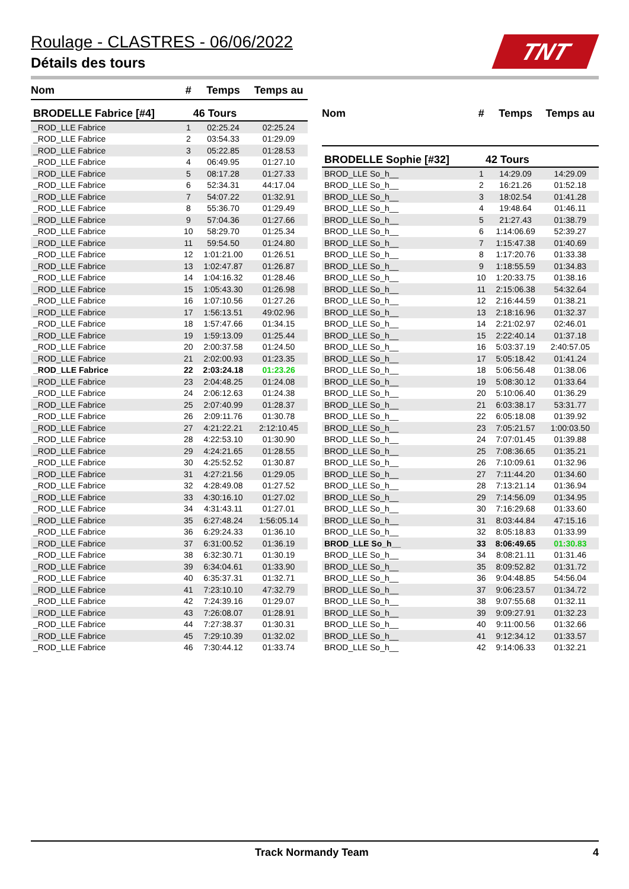Roulage - CLASTRES - 06/06/2022
Détails des tours
TNT
| Nom | # | Temps | Temps au |
| --- | --- | --- | --- |
| BRODELLE Fabrice [#4] | 46 Tours | | |
| _ROD_LLE Fabrice | 1 | 02:25.24 | 02:25.24 |
| _ROD_LLE Fabrice | 2 | 03:54.33 | 01:29.09 |
| _ROD_LLE Fabrice | 3 | 05:22.85 | 01:28.53 |
| _ROD_LLE Fabrice | 4 | 06:49.95 | 01:27.10 |
| _ROD_LLE Fabrice | 5 | 08:17.28 | 01:27.33 |
| _ROD_LLE Fabrice | 6 | 52:34.31 | 44:17.04 |
| _ROD_LLE Fabrice | 7 | 54:07.22 | 01:32.91 |
| _ROD_LLE Fabrice | 8 | 55:36.70 | 01:29.49 |
| _ROD_LLE Fabrice | 9 | 57:04.36 | 01:27.66 |
| _ROD_LLE Fabrice | 10 | 58:29.70 | 01:25.34 |
| _ROD_LLE Fabrice | 11 | 59:54.50 | 01:24.80 |
| _ROD_LLE Fabrice | 12 | 1:01:21.00 | 01:26.51 |
| _ROD_LLE Fabrice | 13 | 1:02:47.87 | 01:26.87 |
| _ROD_LLE Fabrice | 14 | 1:04:16.32 | 01:28.46 |
| _ROD_LLE Fabrice | 15 | 1:05:43.30 | 01:26.98 |
| _ROD_LLE Fabrice | 16 | 1:07:10.56 | 01:27.26 |
| _ROD_LLE Fabrice | 17 | 1:56:13.51 | 49:02.96 |
| _ROD_LLE Fabrice | 18 | 1:57:47.66 | 01:34.15 |
| _ROD_LLE Fabrice | 19 | 1:59:13.09 | 01:25.44 |
| _ROD_LLE Fabrice | 20 | 2:00:37.58 | 01:24.50 |
| _ROD_LLE Fabrice | 21 | 2:02:00.93 | 01:23.35 |
| _ROD_LLE Fabrice | 22 | 2:03:24.18 | 01:23.26 |
| _ROD_LLE Fabrice | 23 | 2:04:48.25 | 01:24.08 |
| _ROD_LLE Fabrice | 24 | 2:06:12.63 | 01:24.38 |
| _ROD_LLE Fabrice | 25 | 2:07:40.99 | 01:28.37 |
| _ROD_LLE Fabrice | 26 | 2:09:11.76 | 01:30.78 |
| _ROD_LLE Fabrice | 27 | 4:21:22.21 | 2:12:10.45 |
| _ROD_LLE Fabrice | 28 | 4:22:53.10 | 01:30.90 |
| _ROD_LLE Fabrice | 29 | 4:24:21.65 | 01:28.55 |
| _ROD_LLE Fabrice | 30 | 4:25:52.52 | 01:30.87 |
| _ROD_LLE Fabrice | 31 | 4:27:21.56 | 01:29.05 |
| _ROD_LLE Fabrice | 32 | 4:28:49.08 | 01:27.52 |
| _ROD_LLE Fabrice | 33 | 4:30:16.10 | 01:27.02 |
| _ROD_LLE Fabrice | 34 | 4:31:43.11 | 01:27.01 |
| _ROD_LLE Fabrice | 35 | 6:27:48.24 | 1:56:05.14 |
| _ROD_LLE Fabrice | 36 | 6:29:24.33 | 01:36.10 |
| _ROD_LLE Fabrice | 37 | 6:31:00.52 | 01:36.19 |
| _ROD_LLE Fabrice | 38 | 6:32:30.71 | 01:30.19 |
| _ROD_LLE Fabrice | 39 | 6:34:04.61 | 01:33.90 |
| _ROD_LLE Fabrice | 40 | 6:35:37.31 | 01:32.71 |
| _ROD_LLE Fabrice | 41 | 7:23:10.10 | 47:32.79 |
| _ROD_LLE Fabrice | 42 | 7:24:39.16 | 01:29.07 |
| _ROD_LLE Fabrice | 43 | 7:26:08.07 | 01:28.91 |
| _ROD_LLE Fabrice | 44 | 7:27:38.37 | 01:30.31 |
| _ROD_LLE Fabrice | 45 | 7:29:10.39 | 01:32.02 |
| _ROD_LLE Fabrice | 46 | 7:30:44.12 | 01:33.74 |
| Nom | # | Temps | Temps au |
| --- | --- | --- | --- |
| BRODELLE Sophie [#32] | 42 Tours | | |
| BROD_LLE So_h__ | 1 | 14:29.09 | 14:29.09 |
| BROD_LLE So_h__ | 2 | 16:21.26 | 01:52.18 |
| BROD_LLE So_h__ | 3 | 18:02.54 | 01:41.28 |
| BROD_LLE So_h__ | 4 | 19:48.64 | 01:46.11 |
| BROD_LLE So_h__ | 5 | 21:27.43 | 01:38.79 |
| BROD_LLE So_h__ | 6 | 1:14:06.69 | 52:39.27 |
| BROD_LLE So_h__ | 7 | 1:15:47.38 | 01:40.69 |
| BROD_LLE So_h__ | 8 | 1:17:20.76 | 01:33.38 |
| BROD_LLE So_h__ | 9 | 1:18:55.59 | 01:34.83 |
| BROD_LLE So_h__ | 10 | 1:20:33.75 | 01:38.16 |
| BROD_LLE So_h__ | 11 | 2:15:06.38 | 54:32.64 |
| BROD_LLE So_h__ | 12 | 2:16:44.59 | 01:38.21 |
| BROD_LLE So_h__ | 13 | 2:18:16.96 | 01:32.37 |
| BROD_LLE So_h__ | 14 | 2:21:02.97 | 02:46.01 |
| BROD_LLE So_h__ | 15 | 2:22:40.14 | 01:37.18 |
| BROD_LLE So_h__ | 16 | 5:03:37.19 | 2:40:57.05 |
| BROD_LLE So_h__ | 17 | 5:05:18.42 | 01:41.24 |
| BROD_LLE So_h__ | 18 | 5:06:56.48 | 01:38.06 |
| BROD_LLE So_h__ | 19 | 5:08:30.12 | 01:33.64 |
| BROD_LLE So_h__ | 20 | 5:10:06.40 | 01:36.29 |
| BROD_LLE So_h__ | 21 | 6:03:38.17 | 53:31.77 |
| BROD_LLE So_h__ | 22 | 6:05:18.08 | 01:39.92 |
| BROD_LLE So_h__ | 23 | 7:05:21.57 | 1:00:03.50 |
| BROD_LLE So_h__ | 24 | 7:07:01.45 | 01:39.88 |
| BROD_LLE So_h__ | 25 | 7:08:36.65 | 01:35.21 |
| BROD_LLE So_h__ | 26 | 7:10:09.61 | 01:32.96 |
| BROD_LLE So_h__ | 27 | 7:11:44.20 | 01:34.60 |
| BROD_LLE So_h__ | 28 | 7:13:21.14 | 01:36.94 |
| BROD_LLE So_h__ | 29 | 7:14:56.09 | 01:34.95 |
| BROD_LLE So_h__ | 30 | 7:16:29.68 | 01:33.60 |
| BROD_LLE So_h__ | 31 | 8:03:44.84 | 47:15.16 |
| BROD_LLE So_h__ | 32 | 8:05:18.83 | 01:33.99 |
| BROD_LLE So_h__ | 33 | 8:06:49.65 | 01:30.83 |
| BROD_LLE So_h__ | 34 | 8:08:21.11 | 01:31.46 |
| BROD_LLE So_h__ | 35 | 8:09:52.82 | 01:31.72 |
| BROD_LLE So_h__ | 36 | 9:04:48.85 | 54:56.04 |
| BROD_LLE So_h__ | 37 | 9:06:23.57 | 01:34.72 |
| BROD_LLE So_h__ | 38 | 9:07:55.68 | 01:32.11 |
| BROD_LLE So_h__ | 39 | 9:09:27.91 | 01:32.23 |
| BROD_LLE So_h__ | 40 | 9:11:00.56 | 01:32.66 |
| BROD_LLE So_h__ | 41 | 9:12:34.12 | 01:33.57 |
| BROD_LLE So_h__ | 42 | 9:14:06.33 | 01:32.21 |
Track Normandy Team 4